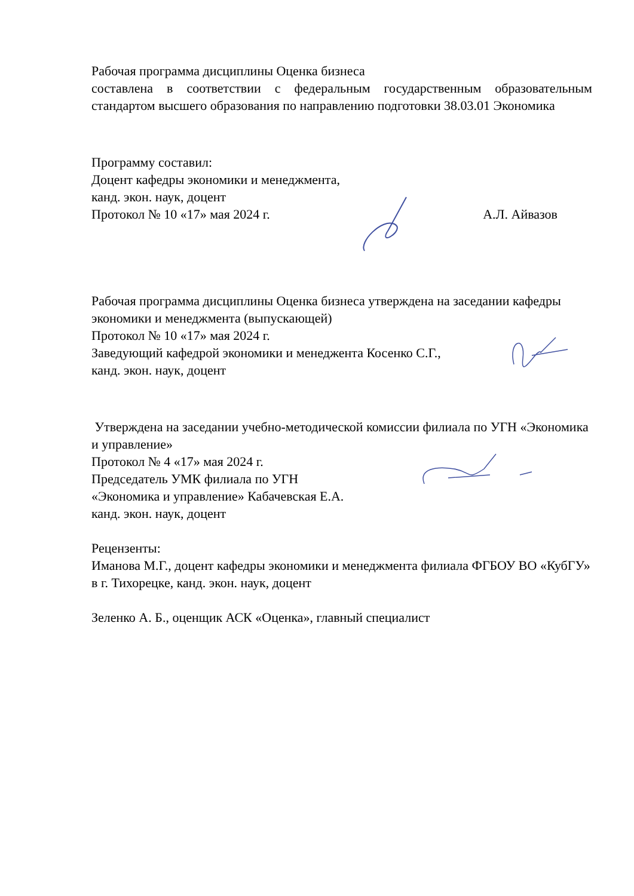Рабочая программа дисциплины Оценка бизнеса
составлена в соответствии с федеральным государственным образовательным стандартом высшего образования по направлению подготовки 38.03.01 Экономика
Программу составил:
Доцент кафедры экономики и менеджмента,
канд. экон. наук, доцент
Протокол № 10 «17» мая 2024 г. А.Л. Айвазов
Рабочая программа дисциплины Оценка бизнеса утверждена на заседании кафедры экономики и менеджмента (выпускающей)
Протокол № 10 «17» мая 2024 г.
Заведующий кафедрой экономики и менеджента Косенко С.Г.,
канд. экон. наук, доцент
Утверждена на заседании учебно-методической комиссии филиала по УГН «Экономика и управление»
Протокол № 4 «17» мая 2024 г.
Председатель УМК филиала по УГН
«Экономика и управление» Кабачевская Е.А.
канд. экон. наук, доцент
Рецензенты:
Иманова М.Г., доцент кафедры экономики и менеджмента филиала ФГБОУ ВО «КубГУ» в г. Тихорецке, канд. экон. наук, доцент
Зеленко А. Б., оценщик АСК «Оценка», главный специалист